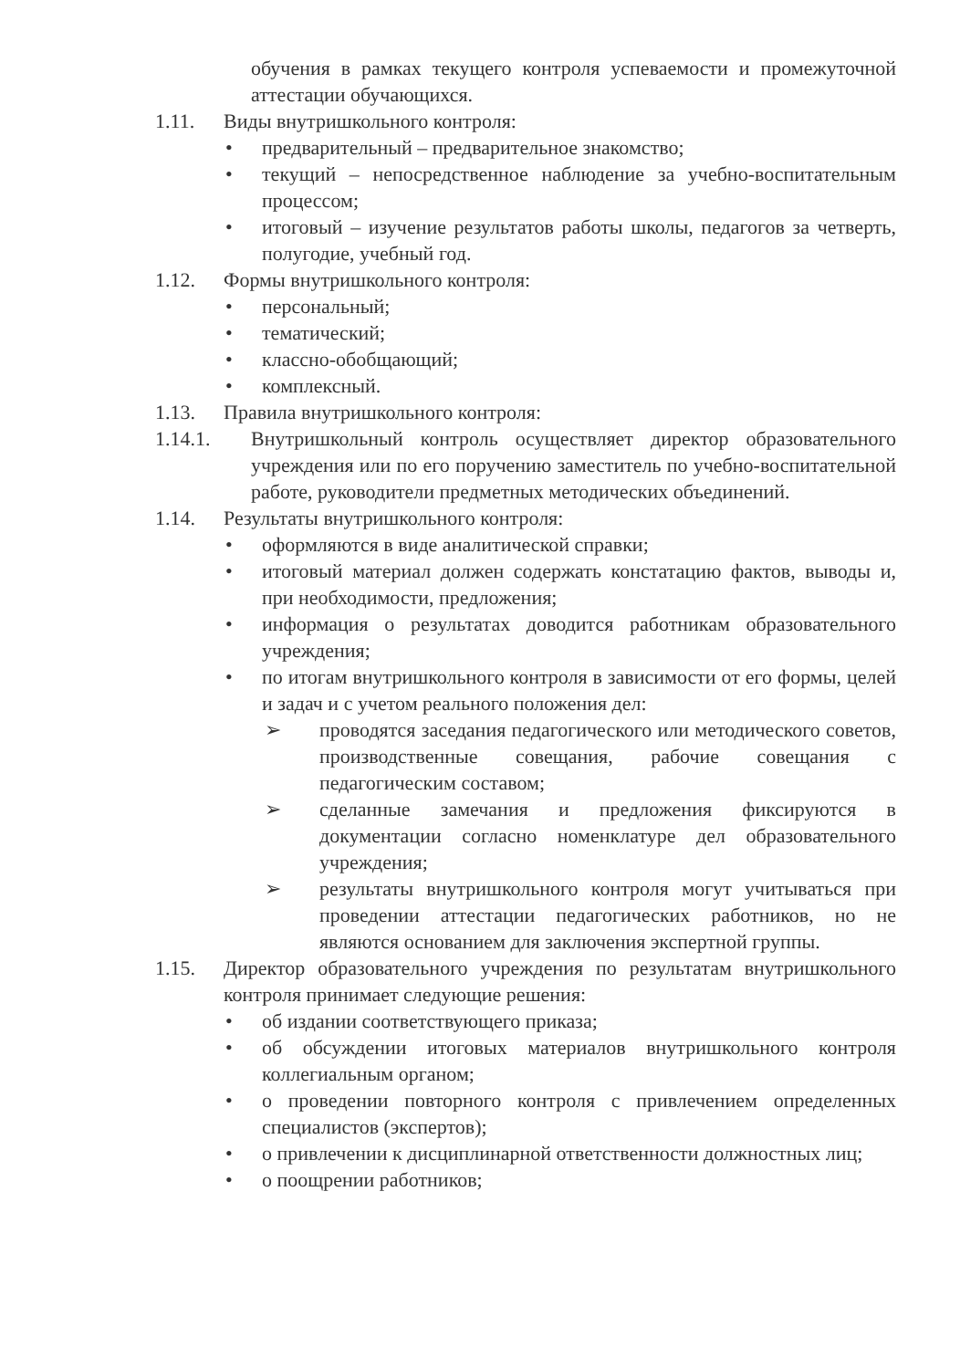обучения в рамках текущего контроля успеваемости и промежуточной аттестации обучающихся.
1.11. Виды внутришкольного контроля:
• предварительный – предварительное знакомство;
• текущий – непосредственное наблюдение за учебно-воспитательным процессом;
• итоговый – изучение результатов работы школы, педагогов за четверть, полугодие, учебный год.
1.12. Формы внутришкольного контроля:
• персональный;
• тематический;
• классно-обобщающий;
• комплексный.
1.13. Правила внутришкольного контроля:
1.14.1. Внутришкольный контроль осуществляет директор образовательного учреждения или по его поручению заместитель по учебно-воспитательной работе, руководители предметных методических объединений.
1.14. Результаты внутришкольного контроля:
• оформляются в виде аналитической справки;
• итоговый материал должен содержать констатацию фактов, выводы и, при необходимости, предложения;
• информация о результатах доводится работникам образовательного учреждения;
• по итогам внутришкольного контроля в зависимости от его формы, целей и задач и с учетом реального положения дел:
➢ проводятся заседания педагогического или методического советов, производственные совещания, рабочие совещания с педагогическим составом;
➢ сделанные замечания и предложения фиксируются в документации согласно номенклатуре дел образовательного учреждения;
➢ результаты внутришкольного контроля могут учитываться при проведении аттестации педагогических работников, но не являются основанием для заключения экспертной группы.
1.15. Директор образовательного учреждения по результатам внутришкольного контроля принимает следующие решения:
• об издании соответствующего приказа;
• об обсуждении итоговых материалов внутришкольного контроля коллегиальным органом;
• о проведении повторного контроля с привлечением определенных специалистов (экспертов);
• о привлечении к дисциплинарной ответственности должностных лиц;
• о поощрении работников;